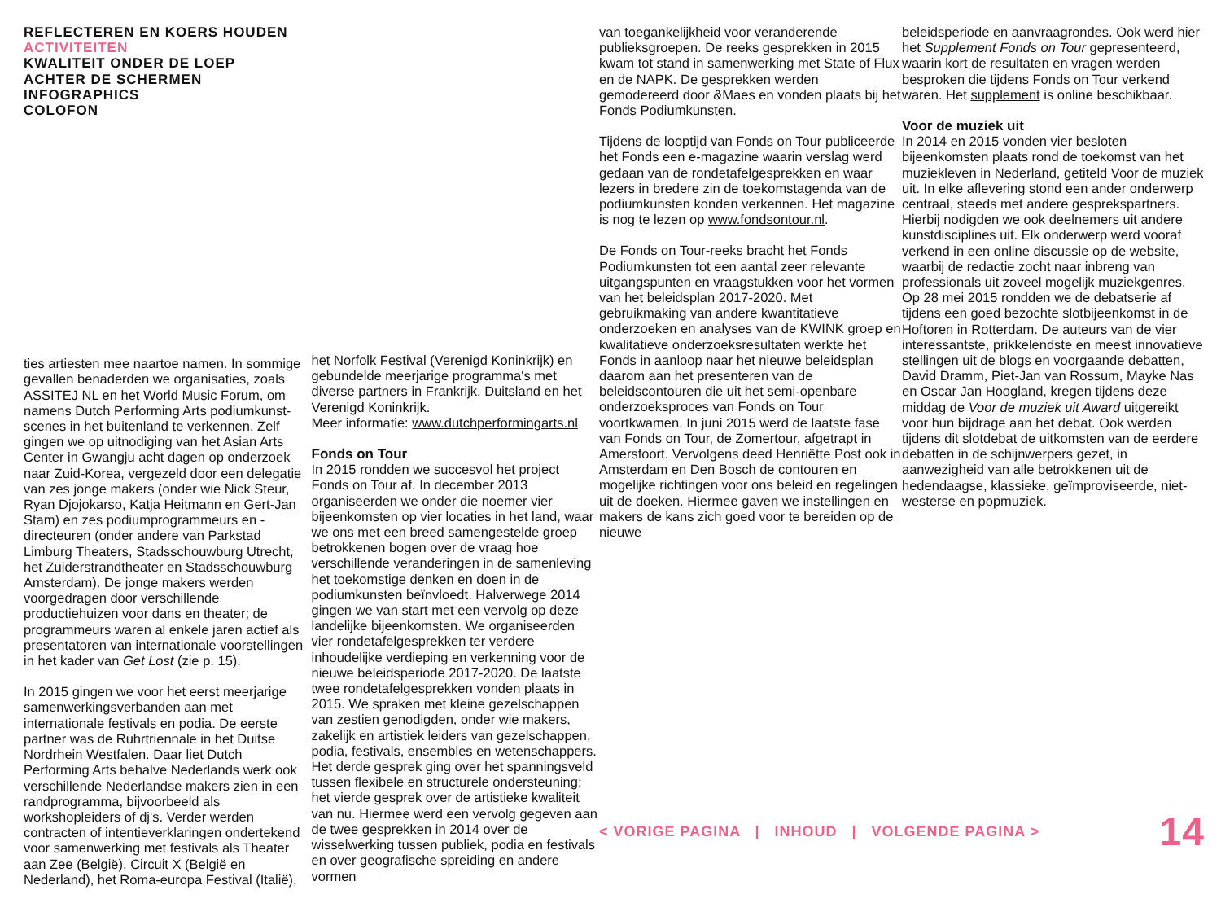REFLECTEREN EN KOERS HOUDEN
ACTIVITEITEN
KWALITEIT ONDER DE LOEP
ACHTER DE SCHERMEN
INFOGRAPHICS
COLOFON
ties artiesten mee naartoe namen. In sommige gevallen benaderden we organisaties, zoals ASSITEJ NL en het World Music Forum, om namens Dutch Performing Arts podiumkunst-scenes in het buitenland te verkennen. Zelf gingen we op uitnodiging van het Asian Arts Center in Gwangju acht dagen op onderzoek naar Zuid-Korea, vergezeld door een delegatie van zes jonge makers (onder wie Nick Steur, Ryan Djojokarso, Katja Heitmann en Gert-Jan Stam) en zes podiumprogrammeurs en -directeuren (onder andere van Parkstad Limburg Theaters, Stadsschouwburg Utrecht, het Zuiderstrandtheater en Stadsschouwburg Amsterdam). De jonge makers werden voorgedragen door verschillende productiehuizen voor dans en theater; de programmeurs waren al enkele jaren actief als presentatoren van internationale voorstellingen in het kader van Get Lost (zie p. 15).
In 2015 gingen we voor het eerst meerjarige samenwerkingsverbanden aan met internationale festivals en podia. De eerste partner was de Ruhrtriennale in het Duitse Nordrhein Westfalen. Daar liet Dutch Performing Arts behalve Nederlands werk ook verschillende Nederlandse makers zien in een randprogramma, bijvoorbeeld als workshopleiders of dj's. Verder werden contracten of intentieverklaringen ondertekend voor samenwerking met festivals als Theater aan Zee (België), Circuit X (België en Nederland), het Roma-europa Festival (Italië),
het Norfolk Festival (Verenigd Koninkrijk) en gebundelde meerjarige programma's met diverse partners in Frankrijk, Duitsland en het Verenigd Koninkrijk.
Meer informatie: www.dutchperformingarts.nl
Fonds on Tour
In 2015 rondden we succesvol het project Fonds on Tour af. In december 2013 organiseerden we onder die noemer vier bijeenkomsten op vier locaties in het land, waar we ons met een breed samengestelde groep betrokkenen bogen over de vraag hoe verschillende veranderingen in de samenleving het toekomstige denken en doen in de podiumkunsten beïnvloedt. Halverwege 2014 gingen we van start met een vervolg op deze landelijke bijeenkomsten. We organiseerden vier rondetafelgesprekken ter verdere inhoudelijke verdieping en verkenning voor de nieuwe beleidsperiode 2017-2020. De laatste twee rondetafelgesprekken vonden plaats in 2015. We spraken met kleine gezelschappen van zestien genodigden, onder wie makers, zakelijk en artistiek leiders van gezelschappen, podia, festivals, ensembles en wetenschappers. Het derde gesprek ging over het spanningsveld tussen flexibele en structurele ondersteuning; het vierde gesprek over de artistieke kwaliteit van nu. Hiermee werd een vervolg gegeven aan de twee gesprekken in 2014 over de wisselwerking tussen publiek, podia en festivals en over geografische spreiding en andere vormen
van toegankelijkheid voor veranderende publieksgroepen. De reeks gesprekken in 2015 kwam tot stand in samenwerking met State of Flux en de NAPK. De gesprekken werden gemodereerd door &Maes en vonden plaats bij het Fonds Podiumkunsten.
Tijdens de looptijd van Fonds on Tour publiceerde het Fonds een e-magazine waarin verslag werd gedaan van de rondetafelgesprekken en waar lezers in bredere zin de toekomstagenda van de podiumkunsten konden verkennen. Het magazine is nog te lezen op www.fondsontour.nl.
De Fonds on Tour-reeks bracht het Fonds Podiumkunsten tot een aantal zeer relevante uitgangspunten en vraagstukken voor het vormen van het beleidsplan 2017-2020. Met gebruikmaking van andere kwantitatieve onderzoeken en analyses van de KWINK groep en kwalitatieve onderzoeksresultaten werkte het Fonds in aanloop naar het nieuwe beleidsplan daarom aan het presenteren van de beleidscontouren die uit het semi-openbare onderzoeksproces van Fonds on Tour voortkwamen. In juni 2015 werd de laatste fase van Fonds on Tour, de Zomertour, afgetrapt in Amersfoort. Vervolgens deed Henriëtte Post ook in Amsterdam en Den Bosch de contouren en mogelijke richtingen voor ons beleid en regelingen uit de doeken. Hiermee gaven we instellingen en makers de kans zich goed voor te bereiden op de nieuwe
beleidsperiode en aanvraagrondes. Ook werd hier het Supplement Fonds on Tour gepresenteerd, waarin kort de resultaten en vragen werden besproken die tijdens Fonds on Tour verkend waren. Het supplement is online beschikbaar.
Voor de muziek uit
In 2014 en 2015 vonden vier besloten bijeenkomsten plaats rond de toekomst van het muziekleven in Nederland, getiteld Voor de muziek uit. In elke aflevering stond een ander onderwerp centraal, steeds met andere gesprekspartners. Hierbij nodigden we ook deelnemers uit andere kunstdisciplines uit. Elk onderwerp werd vooraf verkend in een online discussie op de website, waarbij de redactie zocht naar inbreng van professionals uit zoveel mogelijk muziekgenres. Op 28 mei 2015 rondden we de debatserie af tijdens een goed bezochte slotbijeenkomst in de Hoftoren in Rotterdam. De auteurs van de vier interessantste, prikkelendste en meest innovatieve stellingen uit de blogs en voorgaande debatten, David Dramm, Piet-Jan van Rossum, Mayke Nas en Oscar Jan Hoogland, kregen tijdens deze middag de Voor de muziek uit Award uitgereikt voor hun bijdrage aan het debat. Ook werden tijdens dit slotdebat de uitkomsten van de eerdere debatten in de schijnwerpers gezet, in aanwezigheid van alle betrokkenen uit de hedendaagse, klassieke, geïmproviseerde, niet-westerse en popmuziek.
< VORIGE PAGINA | INHOUD | VOLGENDE PAGINA > 14